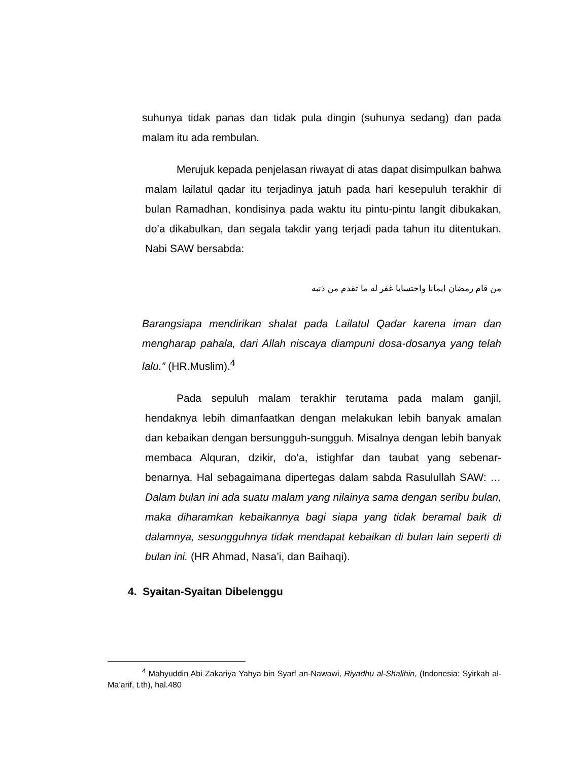suhunya tidak panas dan tidak pula dingin (suhunya sedang) dan pada malam itu ada rembulan.
Merujuk kepada penjelasan riwayat di atas dapat disimpulkan bahwa malam lailatul qadar itu terjadinya jatuh pada hari kesepuluh terakhir di bulan Ramadhan, kondisinya pada waktu itu pintu-pintu langit dibukakan, do’a dikabulkan, dan segala takdir yang terjadi pada tahun itu ditentukan. Nabi SAW bersabda:
من قام رمضان ايمانا واحتسابا غفر له ما تقدم من ذنبه
Barangsiapa mendirikan shalat pada Lailatul Qadar karena iman dan mengharap pahala, dari Allah niscaya diampuni dosa-dosanya yang telah lalu.” (HR.Muslim).<sup>4</sup>
Pada sepuluh malam terakhir terutama pada malam ganjil, hendaknya lebih dimanfaatkan dengan melakukan lebih banyak amalan dan kebaikan dengan bersungguh-sungguh. Misalnya dengan lebih banyak membaca Alquran, dzikir, do’a, istighfar dan taubat yang sebenar-benarnya. Hal sebagaimana dipertegas dalam sabda Rasulullah SAW: … Dalam bulan ini ada suatu malam yang nilainya sama dengan seribu bulan, maka diharamkan kebaikannya bagi siapa yang tidak beramal baik di dalamnya, sesungguhnya tidak mendapat kebaikan di bulan lain seperti di bulan ini. (HR Ahmad, Nasa’i, dan Baihaqi).
4. Syaitan-Syaitan Dibelenggu
<sup>4</sup> Mahyuddin Abi Zakariya Yahya bin Syarf an-Nawawi, Riyadhu al-Shalihin, (Indonesia: Syirkah al-Ma’arif, t.th), hal.480